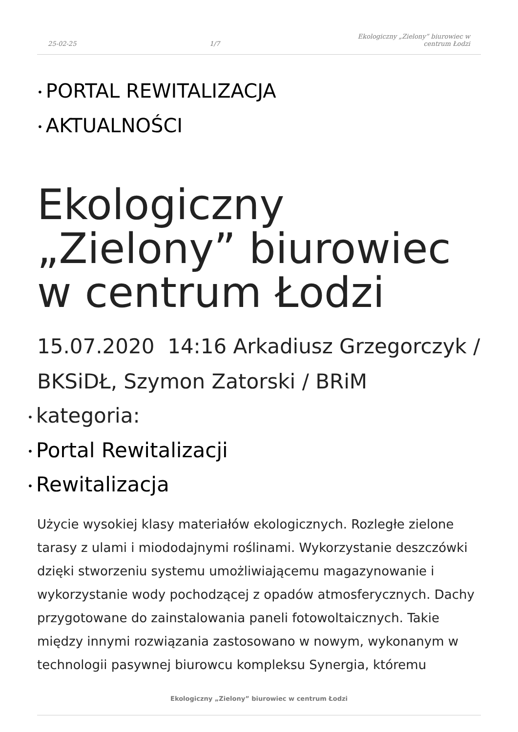25-02-25 1/7 Ekologiczny „Zielony” biurowiec w centrum Łodzi
• PORTAL REWITALIZACJA
• AKTUALNOŚCI
Ekologiczny „Zielony” biurowiec w centrum Łodzi
15.07.2020 14:16 Arkadiusz Grzegorczyk / BKSiDŁ, Szymon Zatorski / BRiM
• kategoria:
• Portal Rewitalizacji
• Rewitalizacja
Użycie wysokiej klasy materiałów ekologicznych. Rozległe zielone tarasy z ulami i miododajnymi roślinami. Wykorzystanie deszczówki dzięki stworzeniu systemu umożliwiającemu magazynowanie i wykorzystanie wody pochodzącej z opadów atmosferycznych. Dachy przygotowane do zainstalowania paneli fotowoltaicznych. Takie między innymi rozwiązania zastosowano w nowym, wykonanym w technologii pasywnej biurowcu kompleksu Synergia, któremu
Ekologiczny „Zielony” biurowiec w centrum Łodzi